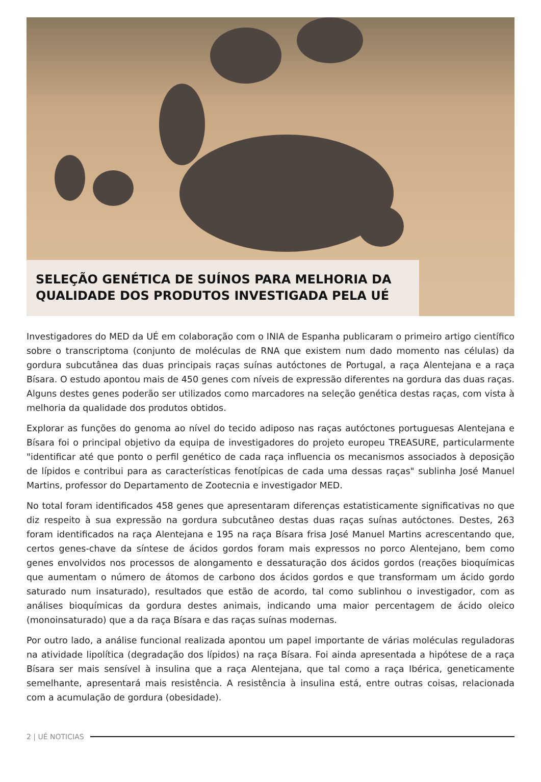SELEÇÃO GENÉTICA DE SUÍNOS PARA MELHORIA DA QUALIDADE DOS PRODUTOS INVESTIGADA PELA UÉ
Investigadores do MED da UÉ em colaboração com o INIA de Espanha publicaram o primeiro artigo científico sobre o transcriptoma (conjunto de moléculas de RNA que existem num dado momento nas células) da gordura subcutânea das duas principais raças suínas autóctones de Portugal, a raça Alentejana e a raça Bísara. O estudo apontou mais de 450 genes com níveis de expressão diferentes na gordura das duas raças. Alguns destes genes poderão ser utilizados como marcadores na seleção genética destas raças, com vista à melhoria da qualidade dos produtos obtidos.
Explorar as funções do genoma ao nível do tecido adiposo nas raças autóctones portuguesas Alentejana e Bísara foi o principal objetivo da equipa de investigadores do projeto europeu TREASURE, particularmente "identificar até que ponto o perfil genético de cada raça influencia os mecanismos associados à deposição de lípidos e contribui para as características fenotípicas de cada uma dessas raças" sublinha José Manuel Martins, professor do Departamento de Zootecnia e investigador MED.
No total foram identificados 458 genes que apresentaram diferenças estatisticamente significativas no que diz respeito à sua expressão na gordura subcutâneo destas duas raças suínas autóctones. Destes, 263 foram identificados na raça Alentejana e 195 na raça Bísara frisa José Manuel Martins acrescentando que, certos genes-chave da síntese de ácidos gordos foram mais expressos no porco Alentejano, bem como genes envolvidos nos processos de alongamento e dessaturação dos ácidos gordos (reações bioquímicas que aumentam o número de átomos de carbono dos ácidos gordos e que transformam um ácido gordo saturado num insaturado), resultados que estão de acordo, tal como sublinhou o investigador, com as análises bioquímicas da gordura destes animais, indicando uma maior percentagem de ácido oleico (monoinsaturado) que a da raça Bísara e das raças suínas modernas.
Por outro lado, a análise funcional realizada apontou um papel importante de várias moléculas reguladoras na atividade lipolítica (degradação dos lípidos) na raça Bísara. Foi ainda apresentada a hipótese de a raça Bísara ser mais sensível à insulina que a raça Alentejana, que tal como a raça Ibérica, geneticamente semelhante, apresentará mais resistência. A resistência à insulina está, entre outras coisas, relacionada com a acumulação de gordura (obesidade).
2 | UÉ NOTICIAS